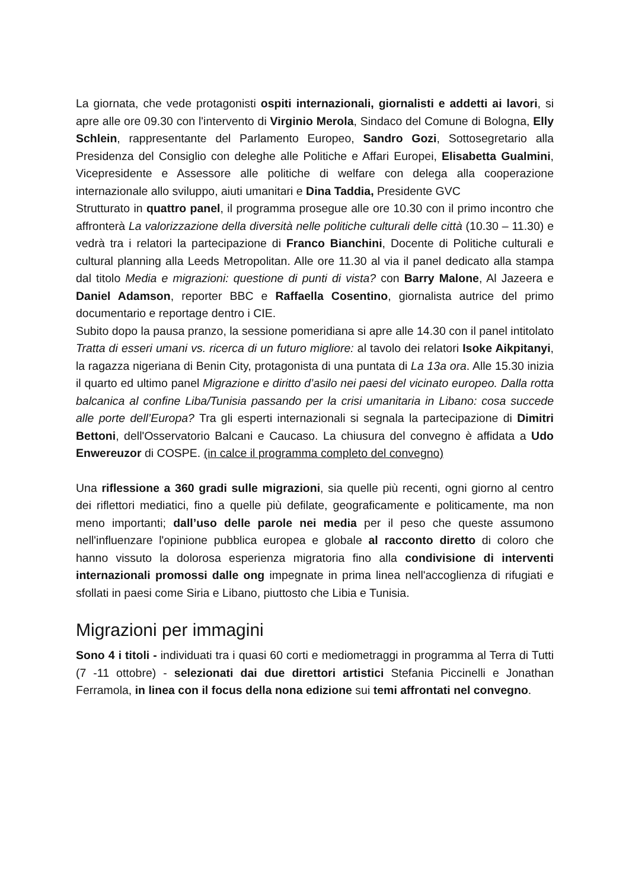La giornata, che vede protagonisti ospiti internazionali, giornalisti e addetti ai lavori, si apre alle ore 09.30 con l'intervento di Virginio Merola, Sindaco del Comune di Bologna, Elly Schlein, rappresentante del Parlamento Europeo, Sandro Gozi, Sottosegretario alla Presidenza del Consiglio con deleghe alle Politiche e Affari Europei, Elisabetta Gualmini, Vicepresidente e Assessore alle politiche di welfare con delega alla cooperazione internazionale allo sviluppo, aiuti umanitari e Dina Taddia, Presidente GVC
Strutturato in quattro panel, il programma prosegue alle ore 10.30 con il primo incontro che affronterà La valorizzazione della diversità nelle politiche culturali delle città (10.30 – 11.30) e vedrà tra i relatori la partecipazione di Franco Bianchini, Docente di Politiche culturali e cultural planning alla Leeds Metropolitan. Alle ore 11.30 al via il panel dedicato alla stampa dal titolo Media e migrazioni: questione di punti di vista? con Barry Malone, Al Jazeera e Daniel Adamson, reporter BBC e Raffaella Cosentino, giornalista autrice del primo documentario e reportage dentro i CIE.
Subito dopo la pausa pranzo, la sessione pomeridiana si apre alle 14.30 con il panel intitolato Tratta di esseri umani vs. ricerca di un futuro migliore: al tavolo dei relatori Isoke Aikpitanyi, la ragazza nigeriana di Benin City, protagonista di una puntata di La 13a ora. Alle 15.30 inizia il quarto ed ultimo panel Migrazione e diritto d’asilo nei paesi del vicinato europeo. Dalla rotta balcanica al confine Liba/Tunisia passando per la crisi umanitaria in Libano: cosa succede alle porte dell’Europa? Tra gli esperti internazionali si segnala la partecipazione di Dimitri Bettoni, dell'Osservatorio Balcani e Caucaso. La chiusura del convegno è affidata a Udo Enwereuzor di COSPE. (in calce il programma completo del convegno)
Una riflessione a 360 gradi sulle migrazioni, sia quelle più recenti, ogni giorno al centro dei riflettori mediatici, fino a quelle più defilate, geograficamente e politicamente, ma non meno importanti; dall’uso delle parole nei media per il peso che queste assumono nell'influenzare l'opinione pubblica europea e globale al racconto diretto di coloro che hanno vissuto la dolorosa esperienza migratoria fino alla condivisione di interventi internazionali promossi dalle ong impegnate in prima linea nell'accoglienza di rifugiati e sfollati in paesi come Siria e Libano, piuttosto che Libia e Tunisia.
Migrazioni per immagini
Sono 4 i titoli - individuati tra i quasi 60 corti e mediometraggi in programma al Terra di Tutti (7 -11 ottobre) - selezionati dai due direttori artistici Stefania Piccinelli e Jonathan Ferramola, in linea con il focus della nona edizione sui temi affrontati nel convegno.